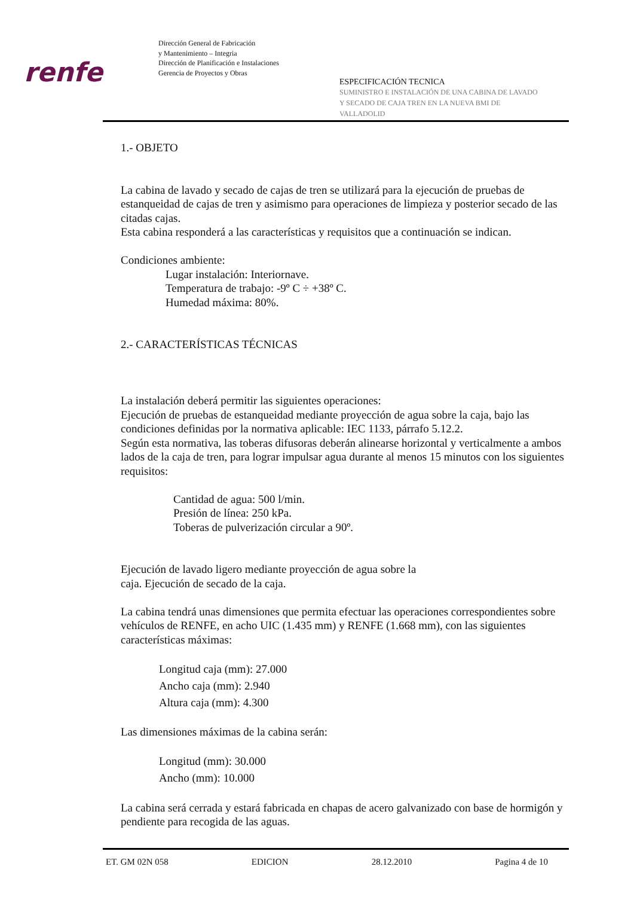renfe
Dirección General de Fabricación
y Mantenimiento – Integria
Dirección de Planificación e Instalaciones
Gerencia de Proyectos y Obras
ESPECIFICACIÓN TECNICA
SUMINISTRO E INSTALACIÓN DE UNA CABINA DE LAVADO
Y SECADO DE CAJA TREN EN LA NUEVA BMI DE
VALLADOLID
1.- OBJETO
La cabina de lavado y secado de cajas de tren se utilizará para la ejecución de pruebas de estanqueidad de cajas de tren y asimismo para operaciones de limpieza y posterior secado de las citadas cajas.
Esta cabina responderá a las características y requisitos que a continuación se indican.
Condiciones ambiente:
Lugar instalación: Interiornave.
Temperatura de trabajo: -9º C ÷ +38º C.
Humedad máxima: 80%.
2.- CARACTERÍSTICAS TÉCNICAS
La instalación deberá permitir las siguientes operaciones:
Ejecución de pruebas de estanqueidad mediante proyección de agua sobre la caja, bajo las condiciones definidas por la normativa aplicable: IEC 1133, párrafo 5.12.2.
Según esta normativa, las toberas difusoras deberán alinearse horizontal y verticalmente a ambos lados de la caja de tren, para lograr impulsar agua durante al menos 15 minutos con los siguientes requisitos:
Cantidad de agua: 500 l/min.
Presión de línea: 250 kPa.
Toberas de pulverización circular a 90º.
Ejecución de lavado ligero mediante proyección de agua sobre la
caja. Ejecución de secado de la caja.
La cabina tendrá unas dimensiones que permita efectuar las operaciones correspondientes sobre vehículos de RENFE, en acho UIC (1.435 mm) y RENFE (1.668 mm), con las siguientes características máximas:
Longitud caja (mm): 27.000
Ancho caja (mm): 2.940
Altura caja (mm): 4.300
Las dimensiones máximas de la cabina serán:
Longitud (mm): 30.000
Ancho (mm): 10.000
La cabina será cerrada y estará fabricada en chapas de acero galvanizado con base de hormigón y pendiente para recogida de las aguas.
ET. GM 02N 058 EDICION 28.12.2010 Pagina 4 de 10